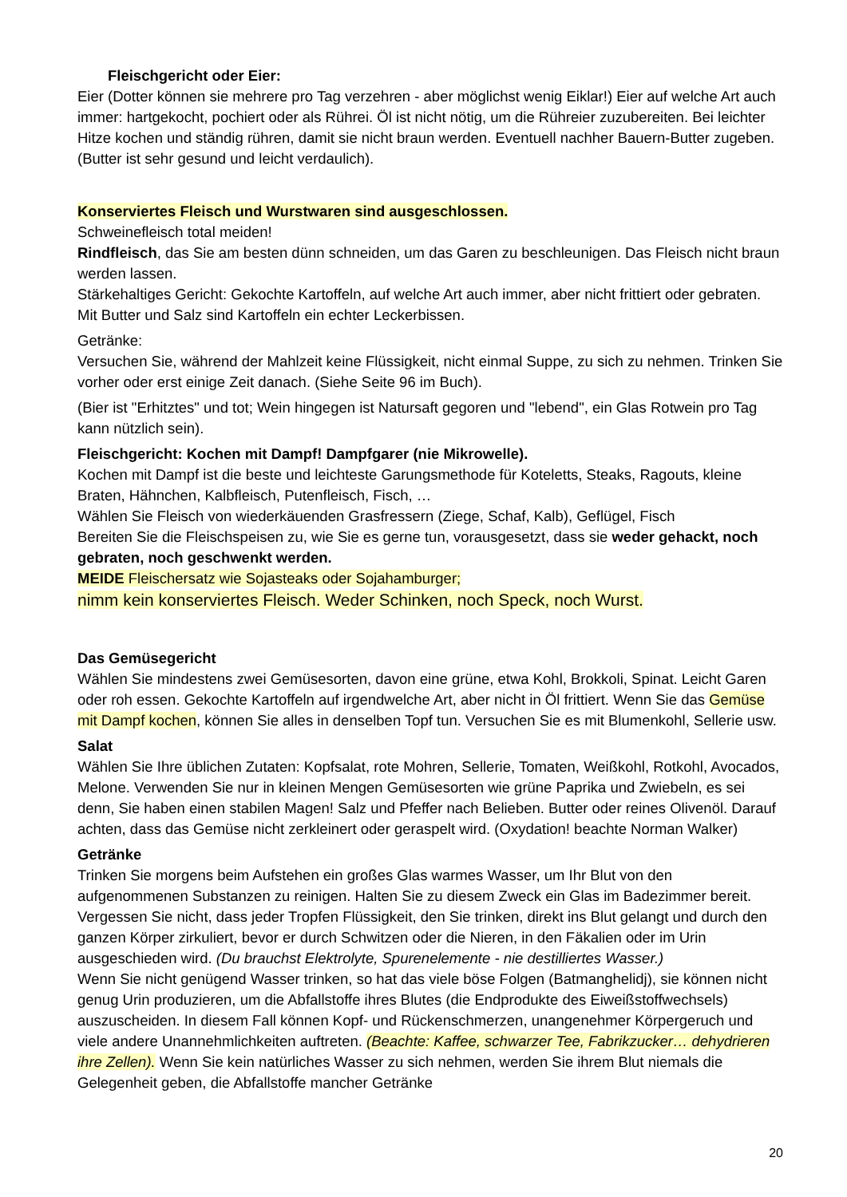Fleischgericht oder Eier:
Eier (Dotter können sie mehrere pro Tag verzehren - aber möglichst wenig Eiklar!) Eier auf welche Art auch immer: hartgekocht, pochiert oder als Rührei. Öl ist nicht nötig, um die Rühreier zuzubereiten. Bei leichter Hitze kochen und ständig rühren, damit sie nicht braun werden. Eventuell nachher Bauern-Butter zugeben. (Butter ist sehr gesund und leicht verdaulich).
Konserviertes Fleisch und Wurstwaren sind ausgeschlossen.
Schweinefleisch total meiden!
Rindfleisch, das Sie am besten dünn schneiden, um das Garen zu beschleunigen. Das Fleisch nicht braun werden lassen.
Stärkehaltiges Gericht: Gekochte Kartoffeln, auf welche Art auch immer, aber nicht frittiert oder gebraten. Mit Butter und Salz sind Kartoffeln ein echter Leckerbissen.
Getränke:
Versuchen Sie, während der Mahlzeit keine Flüssigkeit, nicht einmal Suppe, zu sich zu nehmen. Trinken Sie vorher oder erst einige Zeit danach. (Siehe Seite 96 im Buch).
(Bier ist "Erhitztes" und tot; Wein hingegen ist Natursaft gegoren und "lebend", ein Glas Rotwein pro Tag kann nützlich sein).
Fleischgericht: Kochen mit Dampf! Dampfgarer (nie Mikrowelle).
Kochen mit Dampf ist die beste und leichteste Garungsmethode für Koteletts, Steaks, Ragouts, kleine Braten, Hähnchen, Kalbfleisch, Putenfleisch, Fisch, …
Wählen Sie Fleisch von wiederkäuenden Grasfressern (Ziege, Schaf, Kalb), Geflügel, Fisch
Bereiten Sie die Fleischspeisen zu, wie Sie es gerne tun, vorausgesetzt, dass sie weder gehackt, noch gebraten, noch geschwenkt werden.
MEIDE Fleischersatz wie Sojasteaks oder Sojahamburger;
nimm kein konserviertes Fleisch. Weder Schinken, noch Speck, noch Wurst.
Das Gemüsegericht
Wählen Sie mindestens zwei Gemüsesorten, davon eine grüne, etwa Kohl, Brokkoli, Spinat. Leicht Garen oder roh essen. Gekochte Kartoffeln auf irgendwelche Art, aber nicht in Öl frittiert. Wenn Sie das Gemüse mit Dampf kochen, können Sie alles in denselben Topf tun. Versuchen Sie es mit Blumenkohl, Sellerie usw.
Salat
Wählen Sie Ihre üblichen Zutaten: Kopfsalat, rote Mohren, Sellerie, Tomaten, Weißkohl, Rotkohl, Avocados, Melone. Verwenden Sie nur in kleinen Mengen Gemüsesorten wie grüne Paprika und Zwiebeln, es sei denn, Sie haben einen stabilen Magen! Salz und Pfeffer nach Belieben. Butter oder reines Olivenöl. Darauf achten, dass das Gemüse nicht zerkleinert oder geraspelt wird. (Oxydation! beachte Norman Walker)
Getränke
Trinken Sie morgens beim Aufstehen ein großes Glas warmes Wasser, um Ihr Blut von den aufgenommenen Substanzen zu reinigen. Halten Sie zu diesem Zweck ein Glas im Badezimmer bereit.
Vergessen Sie nicht, dass jeder Tropfen Flüssigkeit, den Sie trinken, direkt ins Blut gelangt und durch den ganzen Körper zirkuliert, bevor er durch Schwitzen oder die Nieren, in den Fäkalien oder im Urin ausgeschieden wird. (Du brauchst Elektrolyte, Spurenelemente - nie destilliertes Wasser.)
Wenn Sie nicht genügend Wasser trinken, so hat das viele böse Folgen (Batmanghelidj), sie können nicht genug Urin produzieren, um die Abfallstoffe ihres Blutes (die Endprodukte des Eiweißstoffwechsels) auszuscheiden. In diesem Fall können Kopf- und Rückenschmerzen, unangenehmer Körpergeruch und viele andere Unannehmlichkeiten auftreten. (Beachte: Kaffee, schwarzer Tee, Fabrikzucker… dehydrieren ihre Zellen). Wenn Sie kein natürliches Wasser zu sich nehmen, werden Sie ihrem Blut niemals die Gelegenheit geben, die Abfallstoffe mancher Getränke
20